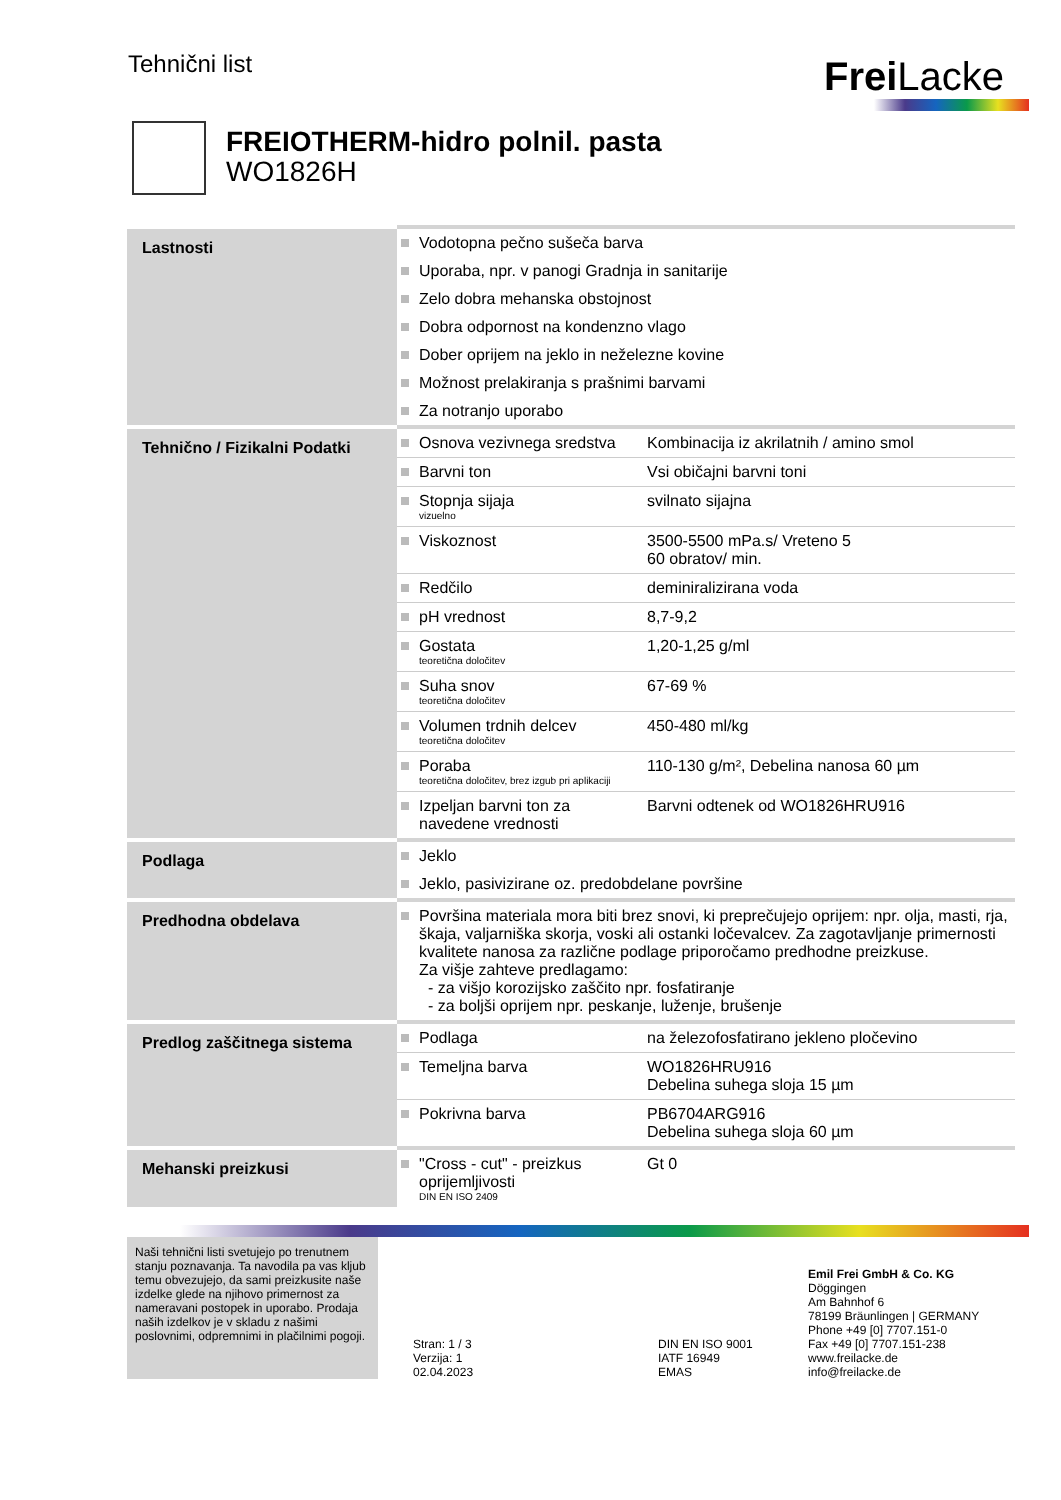Tehnični list
Frei Lacke
FREIOTHERM-hidro polnil. pasta
WO1826H
| Lastnosti | Vodotopna pečno sušeča barva | |
| | Uporaba, npr. v panogi Gradnja in sanitarije | |
| | Zelo dobra mehanska obstojnost | |
| | Dobra odpornost na kondenzno vlago | |
| | Dober oprijem na jeklo in neželezne kovine | |
| | Možnost prelakiranja s prašnimi barvami | |
| | Za notranjo uporabo | |
| Tehnično / Fizikalni Podatki | Osnova vezivnega sredstva | Kombinacija iz akrilatnih / amino smol |
| | Barvni ton | Vsi običajni barvni toni |
| | Stopnja sijaja vizuelno | svilnato sijajna |
| | Viskoznost | 3500-5500 mPa.s/ Vreteno 5 60 obratov/ min. |
| | Redčilo | deminiralizirana voda |
| | pH vrednost | 8,7-9,2 |
| | Gostata teoretična določitev | 1,20-1,25 g/ml |
| | Suha snov teoretična določitev | 67-69 % |
| | Volumen trdnih delcev teoretična določitev | 450-480 ml/kg |
| | Poraba teoretična določitev, brez izgub pri aplikaciji | 110-130 g/m², Debelina nanosa 60 µm |
| | Izpeljan barvni ton za navedene vrednosti | Barvni odtenek od WO1826HRU916 |
| Podlaga | Jeklo | |
| | Jeklo, pasivizirane oz. predobdelane površine | |
| Predhodna obdelava | Površina materiala mora biti brez snovi, ki preprečujejo oprijem: npr. olja, masti, rja, škaja, valjarniška skorja, voski ali ostanki ločevalcev. Za zagotavljanje primernosti kvalitete nanosa za različne podlage priporočamo predhodne preizkuse. Za višje zahteve predlagamo: - za višjo korozijsko zaščito npr. fosfatiranje - za boljši oprijem npr. peskanje, luženje, brušenje | |
| Predlog zaščitnega sistema | Podlaga | na železofosfatirano jekleno pločevino |
| | Temeljna barva | WO1826HRU916 Debelina suhega sloja 15 µm |
| | Pokrivna barva | PB6704ARG916 Debelina suhega sloja 60 µm |
| Mehanski preizkusi | "Cross - cut" - preizkus oprijemljivosti DIN EN ISO 2409 | Gt 0 |
Naši tehnični listi svetujejo po trenutnem stanju poznavanja. Ta navodila pa vas kljub temu obvezujejo, da sami preizkusite naše izdelke glede na njihovo primernost za nameravani postopek in uporabo. Prodaja naših izdelkov je v skladu z našimi poslovnimi, odpremnimi in plačilnimi pogoji.
Stran: 1 / 3
Verzija: 1
02.04.2023
DIN EN ISO 9001
IATF 16949
EMAS
Emil Frei GmbH & Co. KG
Döggingen
Am Bahnhof 6
78199 Bräunlingen | GERMANY
Phone +49 [0] 7707.151-0
Fax +49 [0] 7707.151-238
www.freilacke.de
info@freilacke.de